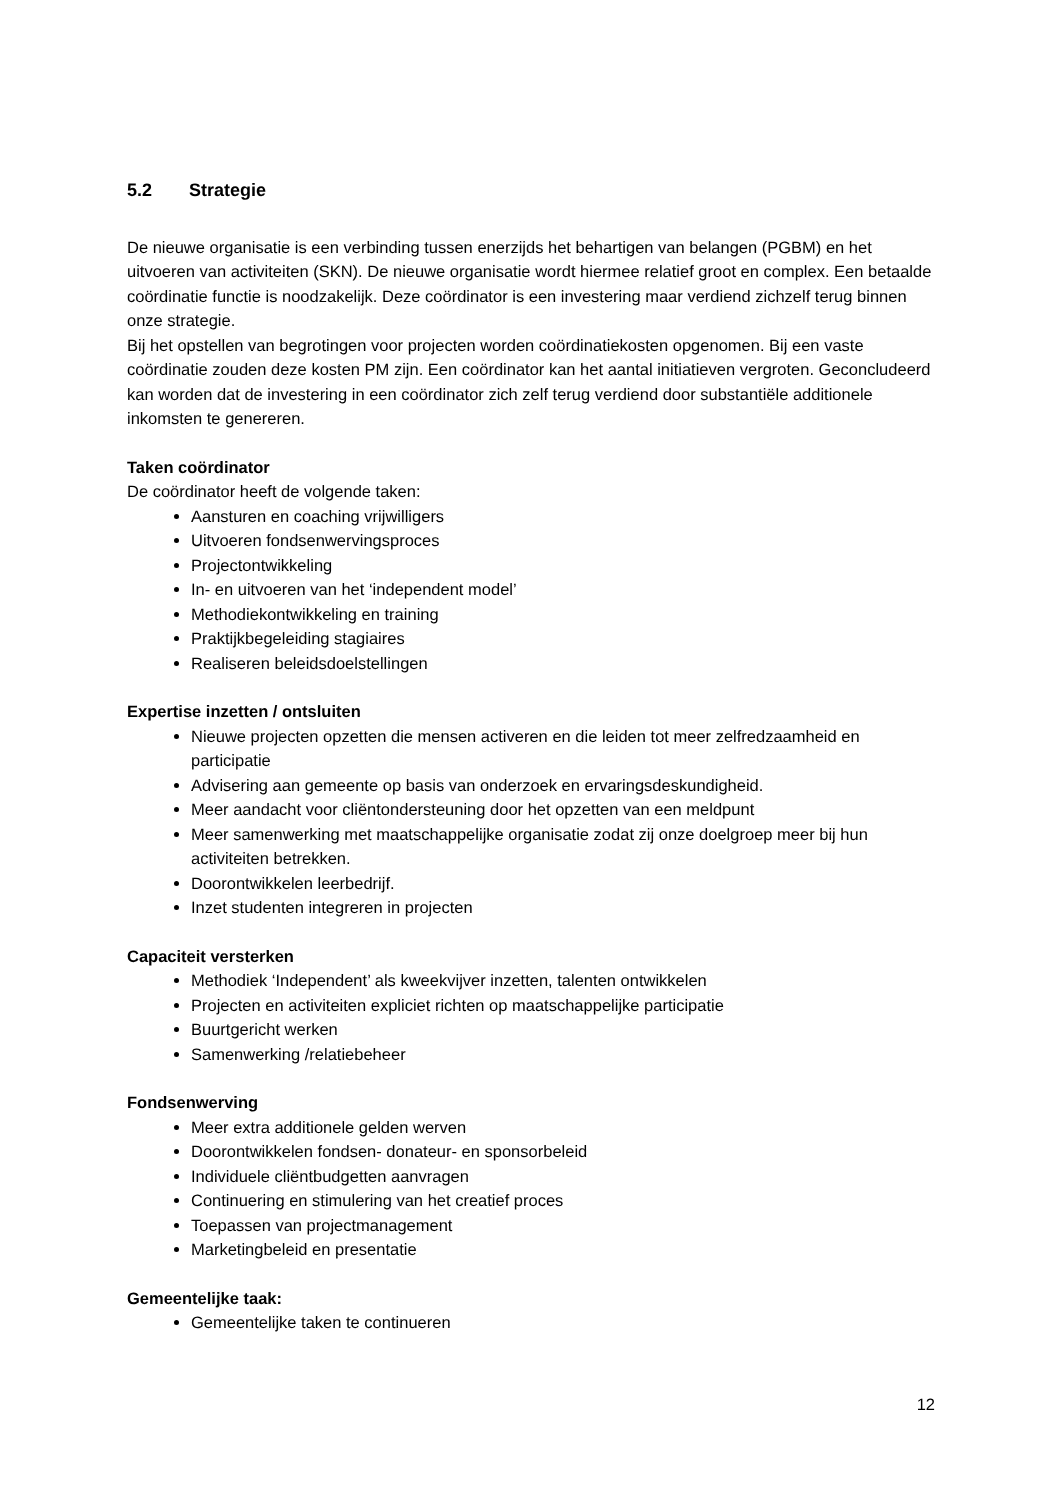5.2 Strategie
De nieuwe organisatie is een verbinding tussen enerzijds het behartigen van belangen (PGBM) en het uitvoeren van activiteiten (SKN). De nieuwe organisatie wordt hiermee relatief groot en complex. Een betaalde coördinatie functie is noodzakelijk. Deze coördinator is een investering maar verdiend zichzelf terug binnen onze strategie.
Bij het opstellen van begrotingen voor projecten worden coördinatiekosten opgenomen. Bij een vaste coördinatie zouden deze kosten PM zijn. Een coördinator kan het aantal initiatieven vergroten. Geconcludeerd kan worden dat de investering in een coördinator zich zelf terug verdiend door substantiële additionele inkomsten te genereren.
Taken coördinator
De coördinator heeft de volgende taken:
Aansturen en coaching vrijwilligers
Uitvoeren fondsenwervingsproces
Projectontwikkeling
In- en uitvoeren van het ‘independent model’
Methodiekontwikkeling en training
Praktijkbegeleiding stagiaires
Realiseren beleidsdoelstellingen
Expertise inzetten / ontsluiten
Nieuwe projecten opzetten die mensen activeren en die leiden tot meer zelfredzaamheid en participatie
Advisering aan gemeente op basis van onderzoek en ervaringsdeskundigheid.
Meer aandacht voor cliëntondersteuning door het opzetten van een meldpunt
Meer samenwerking met maatschappelijke organisatie zodat zij onze doelgroep meer bij hun activiteiten betrekken.
Doorontwikkelen leerbedrijf.
Inzet studenten integreren in projecten
Capaciteit versterken
Methodiek ‘Independent’ als kweekvijver inzetten, talenten ontwikkelen
Projecten en activiteiten expliciet richten op maatschappelijke participatie
Buurtgericht werken
Samenwerking /relatiebeheer
Fondsenwerving
Meer extra additionele gelden werven
Doorontwikkelen fondsen- donateur- en sponsorbeleid
Individuele cliëntbudgetten aanvragen
Continuering en stimulering van het creatief proces
Toepassen van projectmanagement
Marketingbeleid en presentatie
Gemeentelijke taak:
Gemeentelijke taken te continueren
12